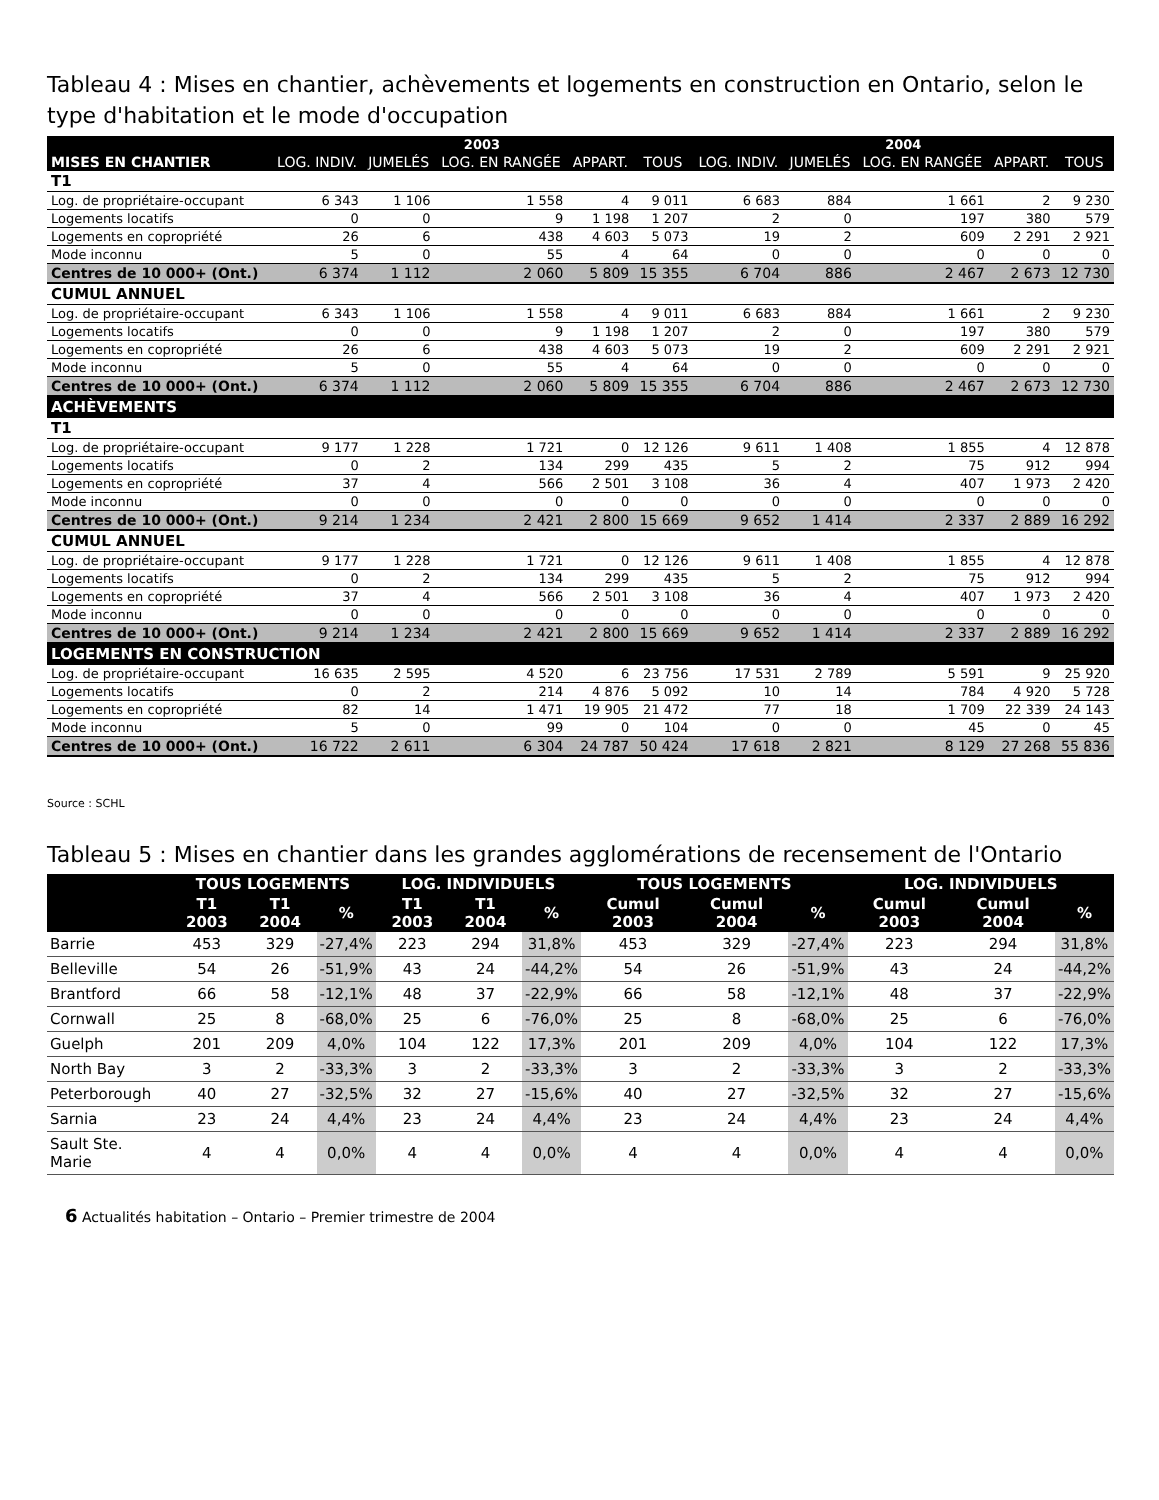Tableau 4 : Mises en chantier, achèvements et logements en construction en Ontario, selon le type d'habitation et le mode d'occupation
| | 2003 | | | | | 2004 | | | | |
| --- | --- | --- | --- | --- | --- | --- | --- | --- | --- | --- |
| MISES EN CHANTIER | LOG. INDIV. | JUMELÉS | LOG. EN RANGÉE | APPART. | TOUS | LOG. INDIV. | JUMELÉS | LOG. EN RANGÉE | APPART. | TOUS |
| T1 | | | | | | | | | | |
| Log. de propriétaire-occupant | 6 343 | 1 106 | 1 558 | 4 | 9 011 | 6 683 | 884 | 1 661 | 2 | 9 230 |
| Logements locatifs | 0 | 0 | 9 | 1 198 | 1 207 | 2 | 0 | 197 | 380 | 579 |
| Logements en copropriété | 26 | 6 | 438 | 4 603 | 5 073 | 19 | 2 | 609 | 2 291 | 2 921 |
| Mode inconnu | 5 | 0 | 55 | 4 | 64 | 0 | 0 | 0 | 0 | 0 |
| Centres de 10 000+ (Ont.) | 6 374 | 1 112 | 2 060 | 5 809 | 15 355 | 6 704 | 886 | 2 467 | 2 673 | 12 730 |
| CUMUL ANNUEL | | | | | | | | | | |
| Log. de propriétaire-occupant | 6 343 | 1 106 | 1 558 | 4 | 9 011 | 6 683 | 884 | 1 661 | 2 | 9 230 |
| Logements locatifs | 0 | 0 | 9 | 1 198 | 1 207 | 2 | 0 | 197 | 380 | 579 |
| Logements en copropriété | 26 | 6 | 438 | 4 603 | 5 073 | 19 | 2 | 609 | 2 291 | 2 921 |
| Mode inconnu | 5 | 0 | 55 | 4 | 64 | 0 | 0 | 0 | 0 | 0 |
| Centres de 10 000+ (Ont.) | 6 374 | 1 112 | 2 060 | 5 809 | 15 355 | 6 704 | 886 | 2 467 | 2 673 | 12 730 |
| ACHÈVEMENTS | | | | | | | | | | |
| T1 | | | | | | | | | | |
| Log. de propriétaire-occupant | 9 177 | 1 228 | 1 721 | 0 | 12 126 | 9 611 | 1 408 | 1 855 | 4 | 12 878 |
| Logements locatifs | 0 | 2 | 134 | 299 | 435 | 5 | 2 | 75 | 912 | 994 |
| Logements en copropriété | 37 | 4 | 566 | 2 501 | 3 108 | 36 | 4 | 407 | 1 973 | 2 420 |
| Mode inconnu | 0 | 0 | 0 | 0 | 0 | 0 | 0 | 0 | 0 | 0 |
| Centres de 10 000+ (Ont.) | 9 214 | 1 234 | 2 421 | 2 800 | 15 669 | 9 652 | 1 414 | 2 337 | 2 889 | 16 292 |
| CUMUL ANNUEL | | | | | | | | | | |
| Log. de propriétaire-occupant | 9 177 | 1 228 | 1 721 | 0 | 12 126 | 9 611 | 1 408 | 1 855 | 4 | 12 878 |
| Logements locatifs | 0 | 2 | 134 | 299 | 435 | 5 | 2 | 75 | 912 | 994 |
| Logements en copropriété | 37 | 4 | 566 | 2 501 | 3 108 | 36 | 4 | 407 | 1 973 | 2 420 |
| Mode inconnu | 0 | 0 | 0 | 0 | 0 | 0 | 0 | 0 | 0 | 0 |
| Centres de 10 000+ (Ont.) | 9 214 | 1 234 | 2 421 | 2 800 | 15 669 | 9 652 | 1 414 | 2 337 | 2 889 | 16 292 |
| LOGEMENTS EN CONSTRUCTION | | | | | | | | | | |
| Log. de propriétaire-occupant | 16 635 | 2 595 | 4 520 | 6 | 23 756 | 17 531 | 2 789 | 5 591 | 9 | 25 920 |
| Logements locatifs | 0 | 2 | 214 | 4 876 | 5 092 | 10 | 14 | 784 | 4 920 | 5 728 |
| Logements en copropriété | 82 | 14 | 1 471 | 19 905 | 21 472 | 77 | 18 | 1 709 | 22 339 | 24 143 |
| Mode inconnu | 5 | 0 | 99 | 0 | 104 | 0 | 0 | 45 | 0 | 45 |
| Centres de 10 000+ (Ont.) | 16 722 | 2 611 | 6 304 | 24 787 | 50 424 | 17 618 | 2 821 | 8 129 | 27 268 | 55 836 |
Source : SCHL
Tableau 5 : Mises en chantier dans les grandes agglomérations de recensement de l'Ontario
| | TOUS LOGEMENTS | | | LOG. INDIVIDUELS | | | TOUS LOGEMENTS | | | LOG. INDIVIDUELS | | |
| --- | --- | --- | --- | --- | --- | --- | --- | --- | --- | --- | --- | --- |
| | T1 2003 | T1 2004 | % | T1 2003 | T1 2004 | % | Cumul 2003 | Cumul 2004 | % | Cumul 2003 | Cumul 2004 | % |
| Barrie | 453 | 329 | -27,4% | 223 | 294 | 31,8% | 453 | 329 | -27,4% | 223 | 294 | 31,8% |
| Belleville | 54 | 26 | -51,9% | 43 | 24 | -44,2% | 54 | 26 | -51,9% | 43 | 24 | -44,2% |
| Brantford | 66 | 58 | -12,1% | 48 | 37 | -22,9% | 66 | 58 | -12,1% | 48 | 37 | -22,9% |
| Cornwall | 25 | 8 | -68,0% | 25 | 6 | -76,0% | 25 | 8 | -68,0% | 25 | 6 | -76,0% |
| Guelph | 201 | 209 | 4,0% | 104 | 122 | 17,3% | 201 | 209 | 4,0% | 104 | 122 | 17,3% |
| North Bay | 3 | 2 | -33,3% | 3 | 2 | -33,3% | 3 | 2 | -33,3% | 3 | 2 | -33,3% |
| Peterborough | 40 | 27 | -32,5% | 32 | 27 | -15,6% | 40 | 27 | -32,5% | 32 | 27 | -15,6% |
| Sarnia | 23 | 24 | 4,4% | 23 | 24 | 4,4% | 23 | 24 | 4,4% | 23 | 24 | 4,4% |
| Sault Ste. Marie | 4 | 4 | 0,0% | 4 | 4 | 0,0% | 4 | 4 | 0,0% | 4 | 4 | 0,0% |
6 Actualités habitation – Ontario – Premier trimestre de 2004